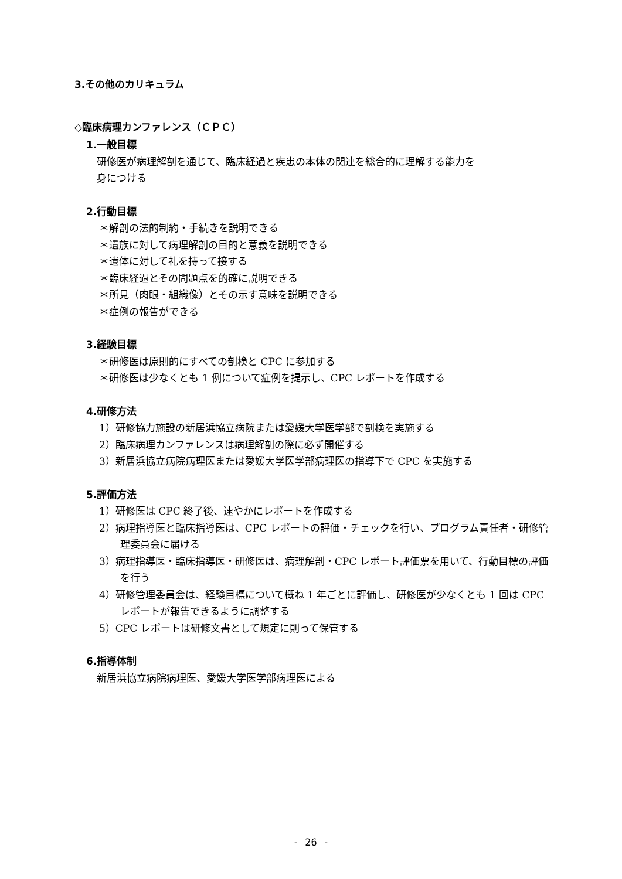3.その他のカリキュラム
◇臨床病理カンファレンス（ＣＰＣ）
1.一般目標
研修医が病理解剖を通じて、臨床経過と疾患の本体の関連を総合的に理解する能力を
身につける
2.行動目標
＊解剖の法的制約・手続きを説明できる
＊遺族に対して病理解剖の目的と意義を説明できる
＊遺体に対して礼を持って接する
＊臨床経過とその問題点を的確に説明できる
＊所見（肉眼・組織像）とその示す意味を説明できる
＊症例の報告ができる
3.経験目標
＊研修医は原則的にすべての剖検と CPC に参加する
＊研修医は少なくとも 1 例について症例を提示し、CPC レポートを作成する
4.研修方法
1）研修協力施設の新居浜協立病院または愛媛大学医学部で剖検を実施する
2）臨床病理カンファレンスは病理解剖の際に必ず開催する
3）新居浜協立病院病理医または愛媛大学医学部病理医の指導下で CPC を実施する
5.評価方法
1）研修医は CPC 終了後、速やかにレポートを作成する
2）病理指導医と臨床指導医は、CPC レポートの評価・チェックを行い、プログラム責任者・研修管理委員会に届ける
3）病理指導医・臨床指導医・研修医は、病理解剖・CPC レポート評価票を用いて、行動目標の評価を行う
4）研修管理委員会は、経験目標について概ね 1 年ごとに評価し、研修医が少なくとも 1 回は CPC レポートが報告できるように調整する
5）CPC レポートは研修文書として規定に則って保管する
6.指導体制
新居浜協立病院病理医、愛媛大学医学部病理医による
- 26 -